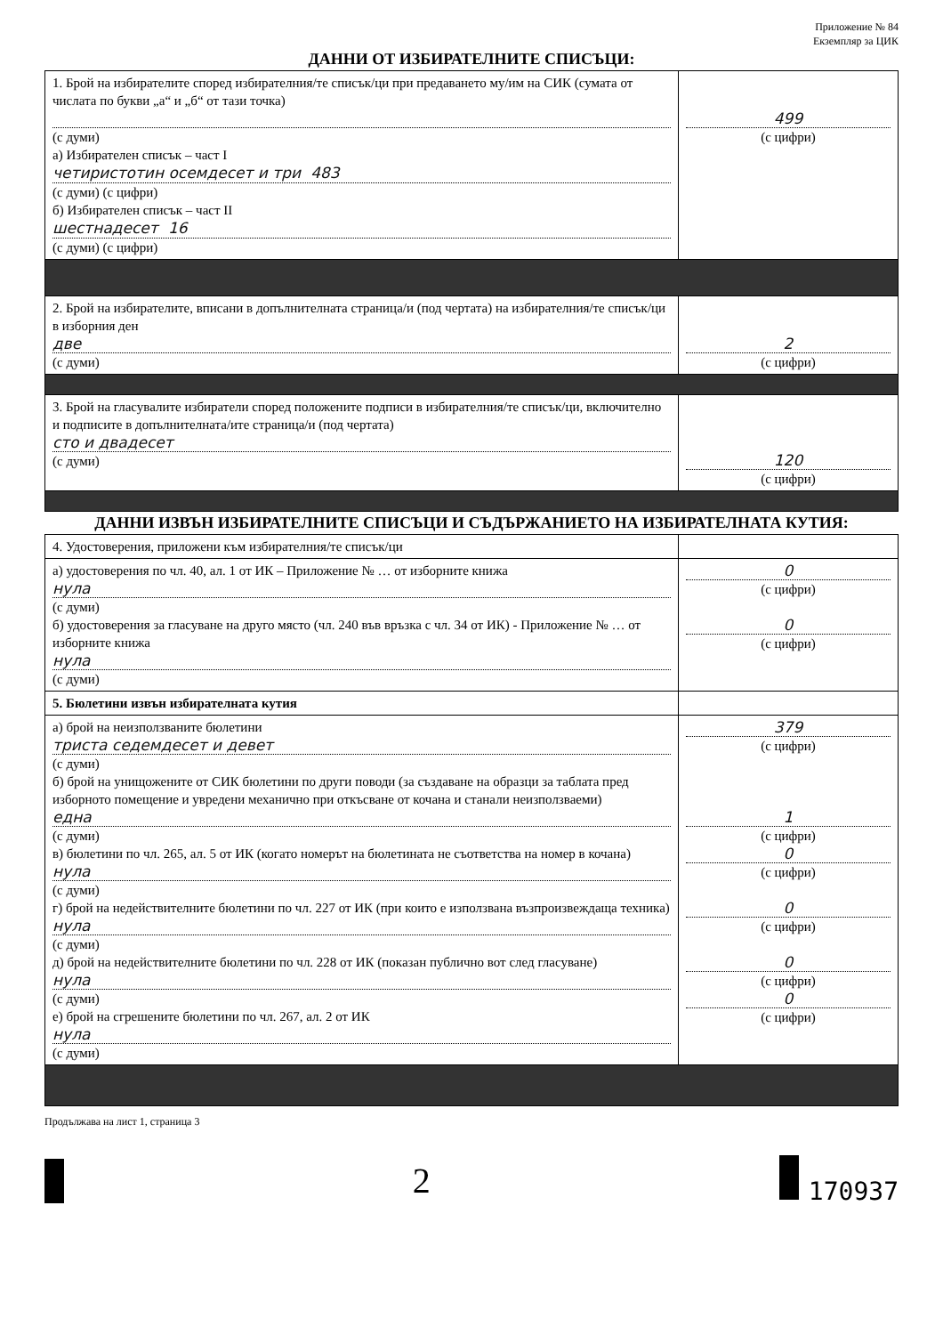Приложение № 84
Екземпляр за ЦИК
ДАННИ ОТ ИЗБИРАТЕЛНИТЕ СПИСЪЦИ:
| 1. Брой на избирателите според избирателния/те списък/ци при предаването му/им на СИК (сумата от числата по букви „а“ и „б“ от тази точка) (с думи) а) Избирателен списък – част I четиристотин осемдесет и три 483 (с думи) (с цифри) б) Избирателен списък – част II шестнадесет 16 (с думи) (с цифри) | 499 (с цифри) |
| 2. Брой на избирателите, вписани в допълнителната страница/и (под чертата) на избирателния/те списък/ци в изборния ден две (с думи) | 2 (с цифри) |
| 3. Брой на гласувалите избиратели според положените подписи в избирателния/те списък/ци, включително и подписите в допълнителната/ите страница/и (под чертата) сто и двадесет (с думи) | 120 (с цифри) |
ДАННИ ИЗВЪН ИЗБИРАТЕЛНИТЕ СПИСЪЦИ И СЪДЪРЖАНИЕТО НА ИЗБИРАТЕЛНАТА КУТИЯ:
| 4. Удостоверения, приложени към избирателния/те списък/ци | |
| а) удостоверения по чл. 40, ал. 1 от ИК – Приложение № … от изборните книжа нула (с думи) б) удостоверения за гласуване на друго място (чл. 240 във връзка с чл. 34 от ИК) - Приложение № … от изборните книжа нула (с думи) | 0 (с цифри) 0 (с цифри) |
| 5. Бюлетини извън избирателната кутия | |
| а) брой на неизползваните бюлетини триста седемдесет и девет (с думи) б) брой на унищожените от СИК бюлетини по други поводи (за създаване на образци за таблата пред изборното помещение и увредени механично при откъсване от кочана и станали неизползваеми) една (с думи) в) бюлетини по чл. 265, ал. 5 от ИК (когато номерът на бюлетината не съответства на номер в кочана) нула (с думи) г) брой на недействителните бюлетини по чл. 227 от ИК (при които е използвана възпроизвеждаща техника) нула (с думи) д) брой на недействителните бюлетини по чл. 228 от ИК (показан публично вот след гласуване) нула (с думи) е) брой на сгрешените бюлетини по чл. 267, ал. 2 от ИК нула (с думи) | 379 (с цифри) 1 (с цифри) 0 (с цифри) 0 (с цифри) 0 (с цифри) 0 (с цифри) |
Продължава на лист 1, страница 3
2 170937